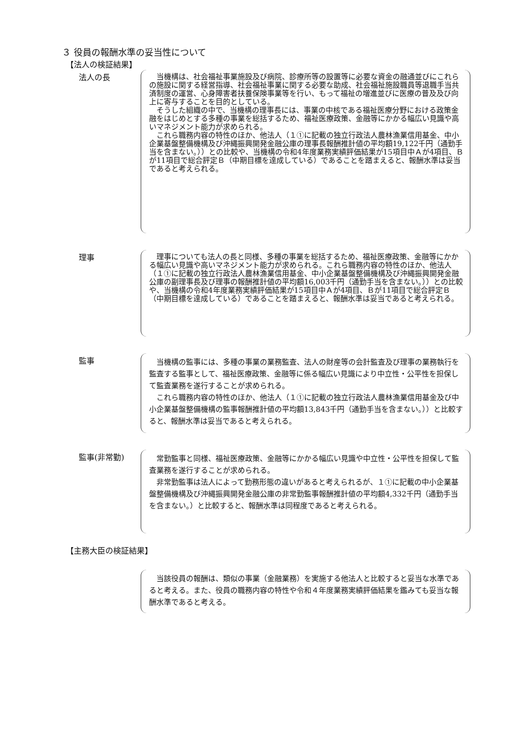３ 役員の報酬水準の妥当性について
【法人の検証結果】
法人の長
当機構は、社会福祉事業施設及び病院、診療所等の設置等に必要な資金の融通並びにこれらの施設に関する経営指導、社会福祉事業に関する必要な助成、社会福祉施設職員等退職手当共済制度の運営、心身障害者扶養保険事業等を行い、もって福祉の増進並びに医療の普及及び向上に寄与することを目的としている。
そうした組織の中で、当機構の理事長には、事業の中核である福祉医療分野における政策金融をはじめとする多種の事業を総括するため、福祉医療政策、金融等にかかる幅広い見識や高いマネジメント能力が求められる。
これら職務内容の特性のほか、他法人（１①に記載の独立行政法人農林漁業信用基金、中小企業基盤整備機構及び沖縄振興開発金融公庫の理事長報酬推計値の平均額19,122千円（通勤手当を含まない。））との比較や、当機構の令和4年度業務実績評価結果が15項目中Ａが4項目、Ｂが11項目で総合評定Ｂ（中期目標を達成している）であることを踏まえると、報酬水準は妥当であると考えられる。
理事
理事についても法人の長と同様、多種の事業を総括するため、福祉医療政策、金融等にかかる幅広い見識や高いマネジメント能力が求められる。これら職務内容の特性のほか、他法人（１①に記載の独立行政法人農林漁業信用基金、中小企業基盤整備機構及び沖縄振興開発金融公庫の副理事長及び理事の報酬推計値の平均額16,003千円（通勤手当を含まない。））との比較や、当機構の令和4年度業務実績評価結果が15項目中Ａが4項目、Ｂが11項目で総合評定Ｂ（中期目標を達成している）であることを踏まえると、報酬水準は妥当であると考えられる。
監事
当機構の監事には、多種の事業の業務監査、法人の財産等の会計監査及び理事の業務執行を監査する監事として、福祉医療政策、金融等に係る幅広い見識により中立性・公平性を担保して監査業務を遂行することが求められる。
これら職務内容の特性のほか、他法人（１①に記載の独立行政法人農林漁業信用基金及び中小企業基盤整備機構の監事報酬推計値の平均額13,843千円（通勤手当を含まない。））と比較すると、報酬水準は妥当であると考えられる。
監事(非常勤)
常勤監事と同様、福祉医療政策、金融等にかかる幅広い見識や中立性・公平性を担保して監査業務を遂行することが求められる。
非常勤監事は法人によって勤務形態の違いがあると考えられるが、１①に記載の中小企業基盤整備機構及び沖縄振興開発金融公庫の非常勤監事報酬推計値の平均額4,332千円（通勤手当を含まない。）と比較すると、報酬水準は同程度であると考えられる。
【主務大臣の検証結果】
当該役員の報酬は、類似の事業（金融業務）を実施する他法人と比較すると妥当な水準であると考える。また、役員の職務内容の特性や令和４年度業務実績評価結果を鑑みても妥当な報酬水準であると考える。